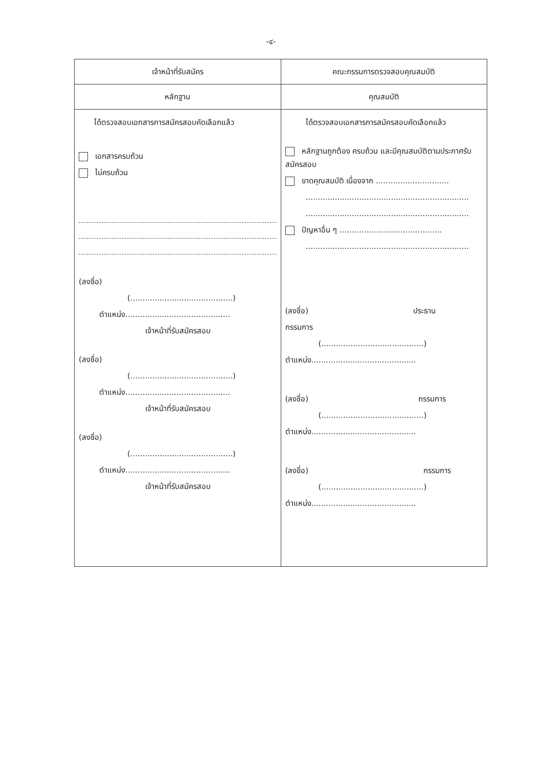-๔-
| เจ้าหน้าที่รับสมัคร | คณะกรรมการตรวจสอบคุณสมบัติ |
| --- | --- |
| หลักฐาน | คุณสมบัติ |
| ได้ตรวจสอบเอกสารการสมัครสอบคัดเลือกแล้ว เอกสารครบถ้วน ไม่ครบถ้วน (ลงชื่อ) (..........................................) ตำแหน่ง........................................... เจ้าหน้าที่รับสมัครสอบ (ลงชื่อ) (..........................................) ตำแหน่ง........................................... เจ้าหน้าที่รับสมัครสอบ (ลงชื่อ) (..........................................) ตำแหน่ง........................................... เจ้าหน้าที่รับสมัครสอบ | ได้ตรวจสอบเอกสารการสมัครสอบคัดเลือกแล้ว หลักฐานถูกต้อง ครบถ้วน และมีคุณสมบัติตามประกาศรับสมัครสอบ ขาดคุณสมบัติ เนื่องจาก .............................. ................................................................... ................................................................... ปัญหาอื่น ๆ .......................................... ................................................................... (ลงชื่อ) ประธาน กรรมการ (..........................................) ตำแหน่ง........................................... (ลงชื่อ) กรรมการ (..........................................) ตำแหน่ง........................................... (ลงชื่อ) กรรมการ (..........................................) ตำแหน่ง........................................... |